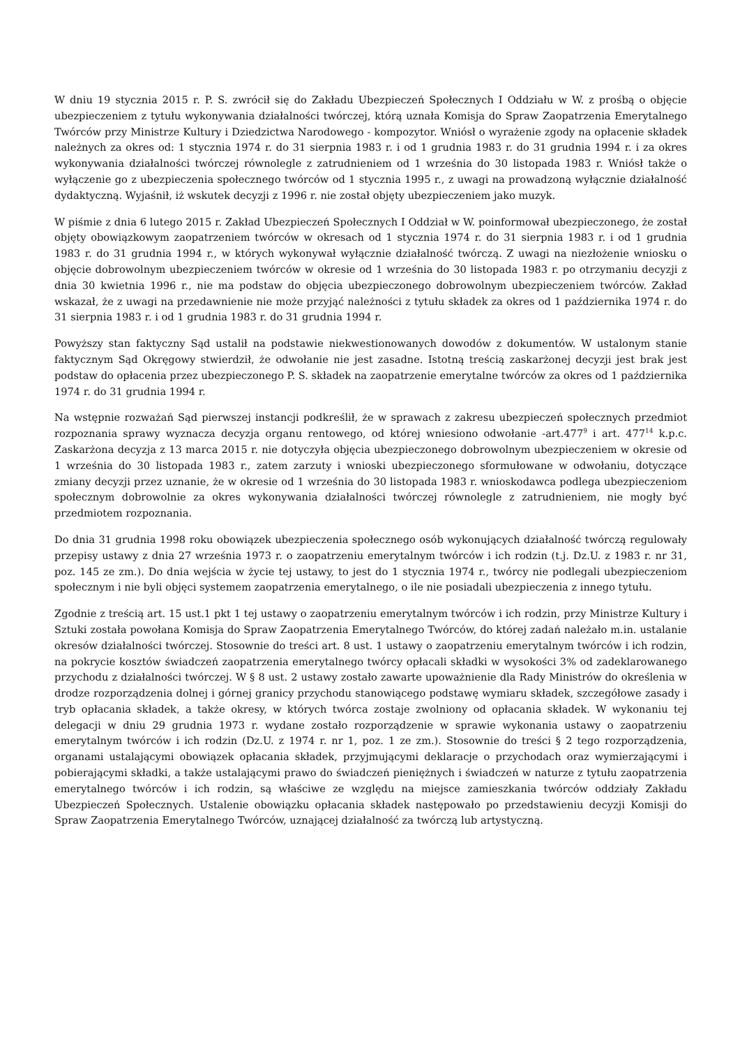W dniu 19 stycznia 2015 r. P. S. zwrócił się do Zakładu Ubezpieczeń Społecznych I Oddziału w W. z prośbą o objęcie ubezpieczeniem z tytułu wykonywania działalności twórczej, którą uznała Komisja do Spraw Zaopatrzenia Emerytalnego Twórców przy Ministrze Kultury i Dziedzictwa Narodowego - kompozytor. Wniósł o wyrażenie zgody na opłacenie składek należnych za okres od: 1 stycznia 1974 r. do 31 sierpnia 1983 r. i od 1 grudnia 1983 r. do 31 grudnia 1994 r. i za okres wykonywania działalności twórczej równolegle z zatrudnieniem od 1 września do 30 listopada 1983 r. Wniósł także o wyłączenie go z ubezpieczenia społecznego twórców od 1 stycznia 1995 r., z uwagi na prowadzoną wyłącznie działalność dydaktyczną. Wyjaśnił, iż wskutek decyzji z 1996 r. nie został objęty ubezpieczeniem jako muzyk.
W piśmie z dnia 6 lutego 2015 r. Zakład Ubezpieczeń Społecznych I Oddział w W. poinformował ubezpieczonego, że został objęty obowiązkowym zaopatrzeniem twórców w okresach od 1 stycznia 1974 r. do 31 sierpnia 1983 r. i od 1 grudnia 1983 r. do 31 grudnia 1994 r., w których wykonywał wyłącznie działalność twórczą. Z uwagi na niezłożenie wniosku o objęcie dobrowolnym ubezpieczeniem twórców w okresie od 1 września do 30 listopada 1983 r. po otrzymaniu decyzji z dnia 30 kwietnia 1996 r., nie ma podstaw do objęcia ubezpieczonego dobrowolnym ubezpieczeniem twórców. Zakład wskazał, że z uwagi na przedawnienie nie może przyjąć należności z tytułu składek za okres od 1 października 1974 r. do 31 sierpnia 1983 r. i od 1 grudnia 1983 r. do 31 grudnia 1994 r.
Powyższy stan faktyczny Sąd ustalił na podstawie niekwestionowanych dowodów z dokumentów. W ustalonym stanie faktycznym Sąd Okręgowy stwierdził, że odwołanie nie jest zasadne. Istotną treścią zaskarżonej decyzji jest brak jest podstaw do opłacenia przez ubezpieczonego P. S. składek na zaopatrzenie emerytalne twórców za okres od 1 października 1974 r. do 31 grudnia 1994 r.
Na wstępnie rozważań Sąd pierwszej instancji podkreślił, że w sprawach z zakresu ubezpieczeń społecznych przedmiot rozpoznania sprawy wyznacza decyzja organu rentowego, od której wniesiono odwołanie -art.477<sup>9</sup> i art. 477<sup>14</sup> k.p.c. Zaskarżona decyzja z 13 marca 2015 r. nie dotyczyła objęcia ubezpieczonego dobrowolnym ubezpieczeniem w okresie od 1 września do 30 listopada 1983 r., zatem zarzuty i wnioski ubezpieczonego sformułowane w odwołaniu, dotyczące zmiany decyzji przez uznanie, że w okresie od 1 września do 30 listopada 1983 r. wnioskodawca podlega ubezpieczeniom społecznym dobrowolnie za okres wykonywania działalności twórczej równolegle z zatrudnieniem, nie mogły być przedmiotem rozpoznania.
Do dnia 31 grudnia 1998 roku obowiązek ubezpieczenia społecznego osób wykonujących działalność twórczą regulowały przepisy ustawy z dnia 27 września 1973 r. o zaopatrzeniu emerytalnym twórców i ich rodzin (t.j. Dz.U. z 1983 r. nr 31, poz. 145 ze zm.). Do dnia wejścia w życie tej ustawy, to jest do 1 stycznia 1974 r., twórcy nie podlegali ubezpieczeniom społecznym i nie byli objęci systemem zaopatrzenia emerytalnego, o ile nie posiadali ubezpieczenia z innego tytułu.
Zgodnie z treścią art. 15 ust.1 pkt 1 tej ustawy o zaopatrzeniu emerytalnym twórców i ich rodzin, przy Ministrze Kultury i Sztuki została powołana Komisja do Spraw Zaopatrzenia Emerytalnego Twórców, do której zadań należało m.in. ustalanie okresów działalności twórczej. Stosownie do treści art. 8 ust. 1 ustawy o zaopatrzeniu emerytalnym twórców i ich rodzin, na pokrycie kosztów świadczeń zaopatrzenia emerytalnego twórcy opłacali składki w wysokości 3% od zadeklarowanego przychodu z działalności twórczej. W § 8 ust. 2 ustawy zostało zawarte upoważnienie dla Rady Ministrów do określenia w drodze rozporządzenia dolnej i górnej granicy przychodu stanowiącego podstawę wymiaru składek, szczegółowe zasady i tryb opłacania składek, a także okresy, w których twórca zostaje zwolniony od opłacania składek. W wykonaniu tej delegacji w dniu 29 grudnia 1973 r. wydane zostało rozporządzenie w sprawie wykonania ustawy o zaopatrzeniu emerytalnym twórców i ich rodzin (Dz.U. z 1974 r. nr 1, poz. 1 ze zm.). Stosownie do treści § 2 tego rozporządzenia, organami ustalającymi obowiązek opłacania składek, przyjmującymi deklaracje o przychodach oraz wymierzającymi i pobierającymi składki, a także ustalającymi prawo do świadczeń pieniężnych i świadczeń w naturze z tytułu zaopatrzenia emerytalnego twórców i ich rodzin, są właściwe ze względu na miejsce zamieszkania twórców oddziały Zakładu Ubezpieczeń Społecznych. Ustalenie obowiązku opłacania składek następowało po przedstawieniu decyzji Komisji do Spraw Zaopatrzenia Emerytalnego Twórców, uznającej działalność za twórczą lub artystyczną.